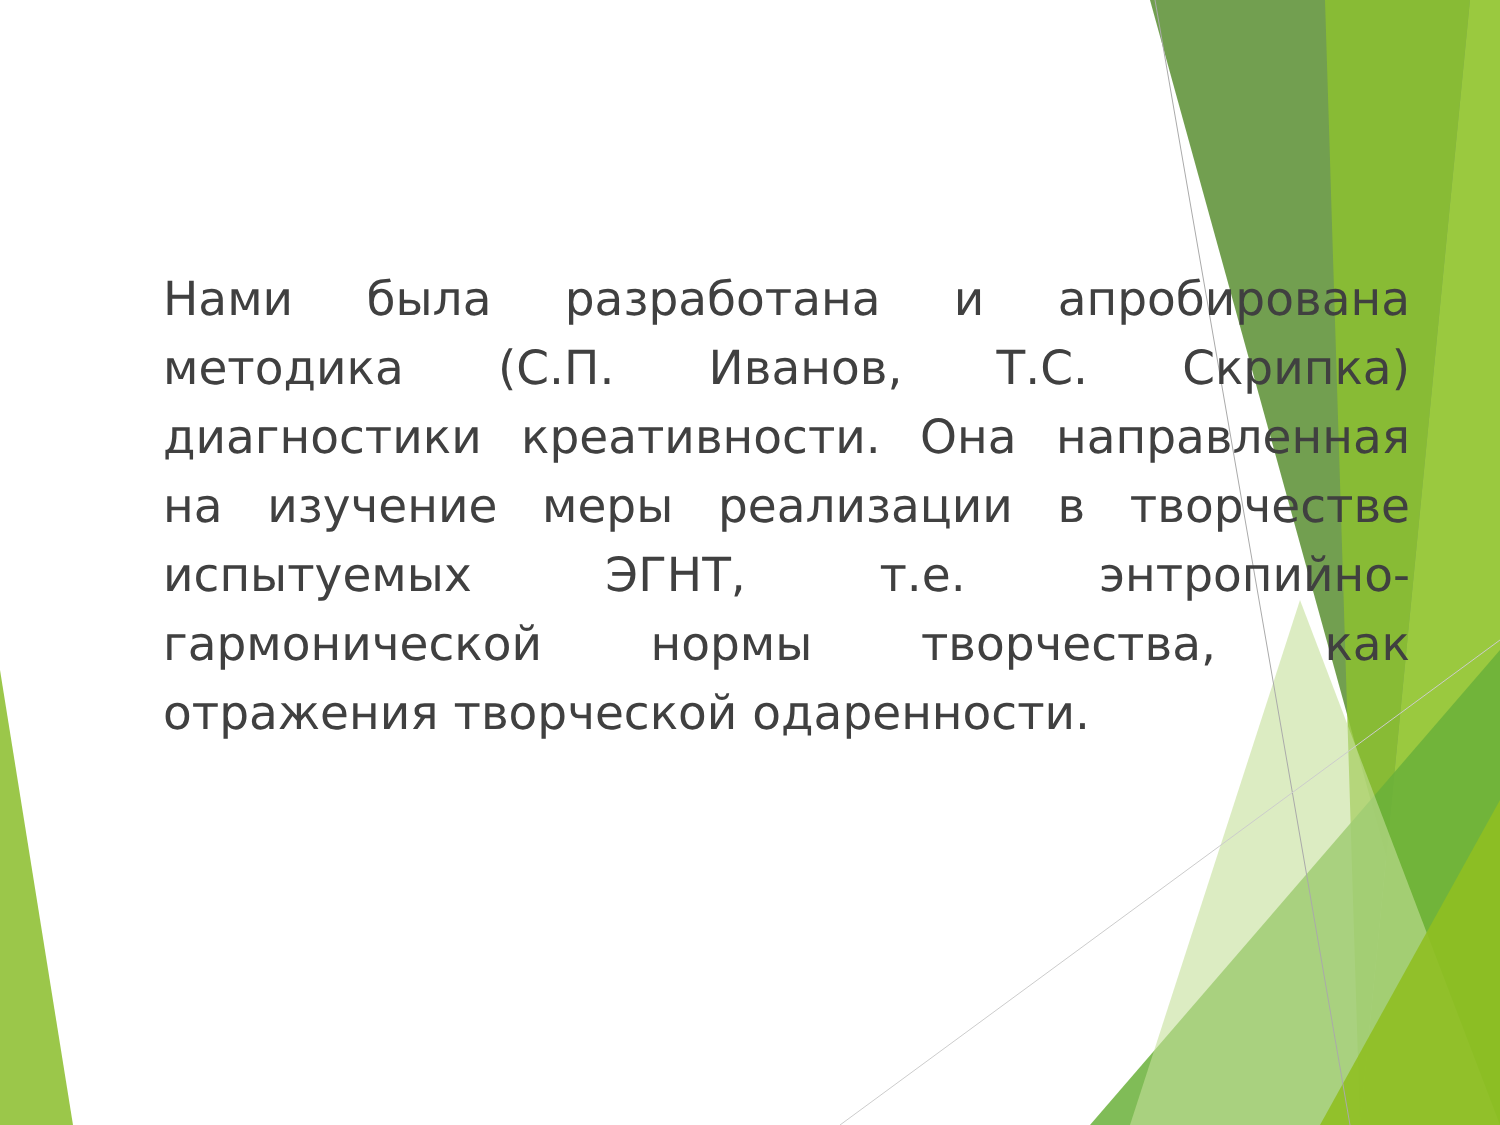Нами была разработана и апробирована методика (С.П. Иванов, Т.С. Скрипка) диагностики креативности. Она направленная на изучение меры реализации в творчестве испытуемых ЭГНТ, т.е. энтропийно-гармонической нормы творчества, как отражения творческой одаренности.